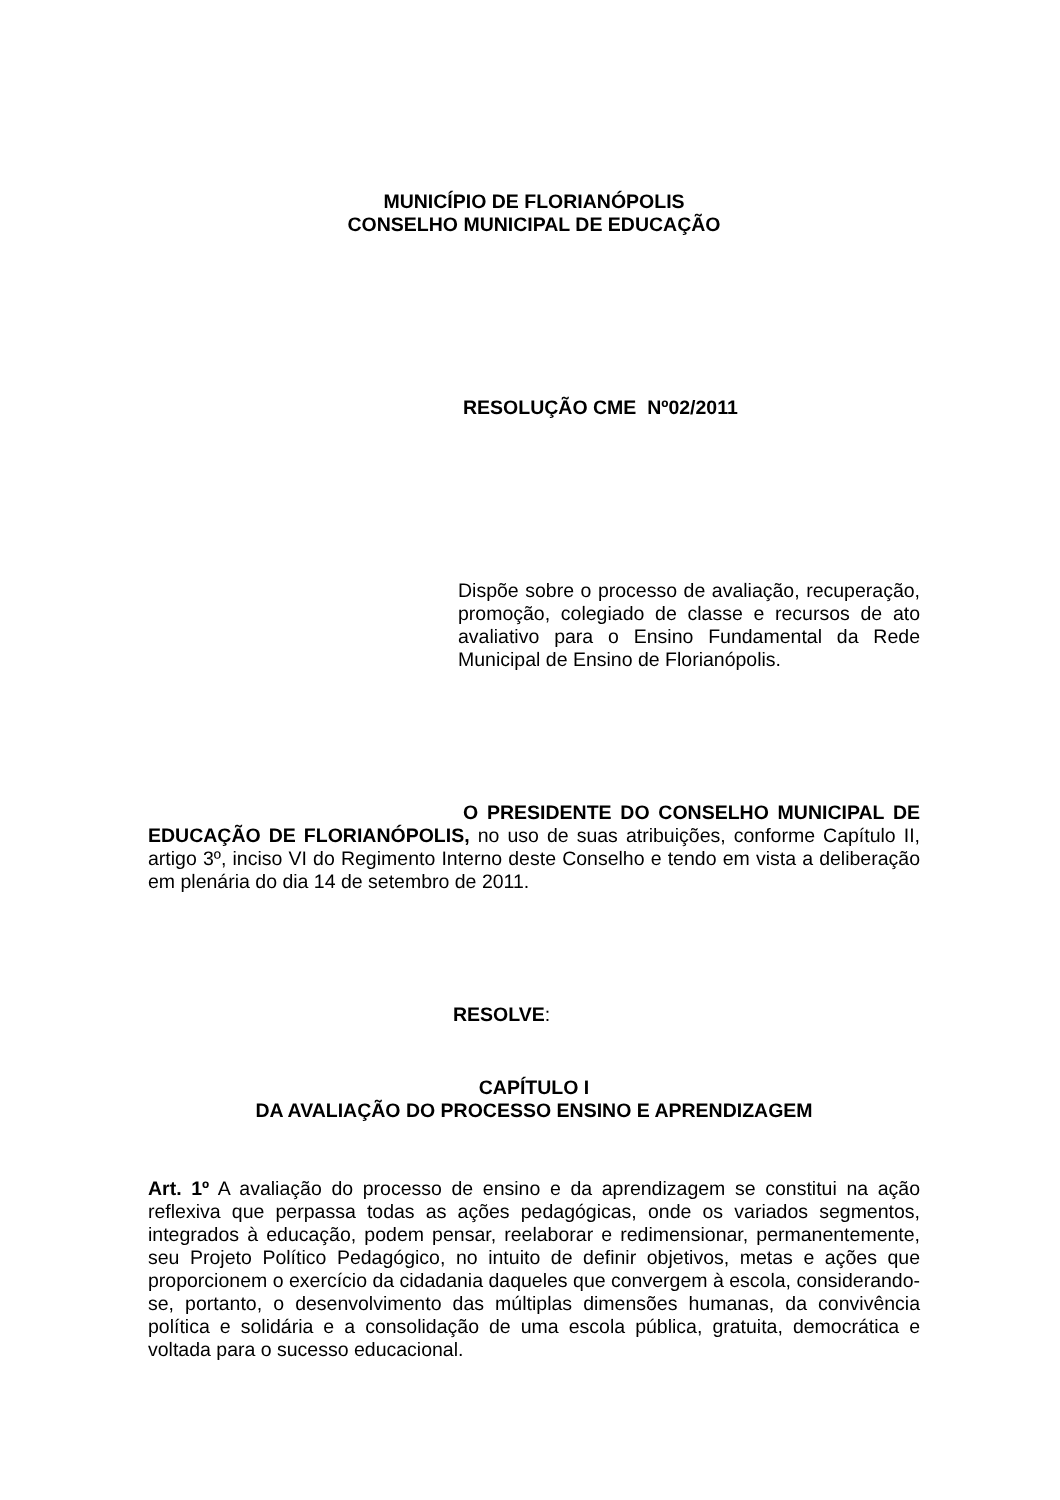MUNICÍPIO DE FLORIANÓPOLIS
CONSELHO MUNICIPAL DE EDUCAÇÃO
RESOLUÇÃO CME Nº02/2011
Dispõe sobre o processo de avaliação, recuperação, promoção, colegiado de classe e recursos de ato avaliativo para o Ensino Fundamental da Rede Municipal de Ensino de Florianópolis.
O PRESIDENTE DO CONSELHO MUNICIPAL DE EDUCAÇÃO DE FLORIANÓPOLIS, no uso de suas atribuições, conforme Capítulo II, artigo 3º, inciso VI do Regimento Interno deste Conselho e tendo em vista a deliberação em plenária do dia 14 de setembro de 2011.
RESOLVE:
CAPÍTULO I
DA AVALIAÇÃO DO PROCESSO ENSINO E APRENDIZAGEM
Art. 1º A avaliação do processo de ensino e da aprendizagem se constitui na ação reflexiva que perpassa todas as ações pedagógicas, onde os variados segmentos, integrados à educação, podem pensar, reelaborar e redimensionar, permanentemente, seu Projeto Político Pedagógico, no intuito de definir objetivos, metas e ações que proporcionem o exercício da cidadania daqueles que convergem à escola, considerando-se, portanto, o desenvolvimento das múltiplas dimensões humanas, da convivência política e solidária e a consolidação de uma escola pública, gratuita, democrática e voltada para o sucesso educacional.